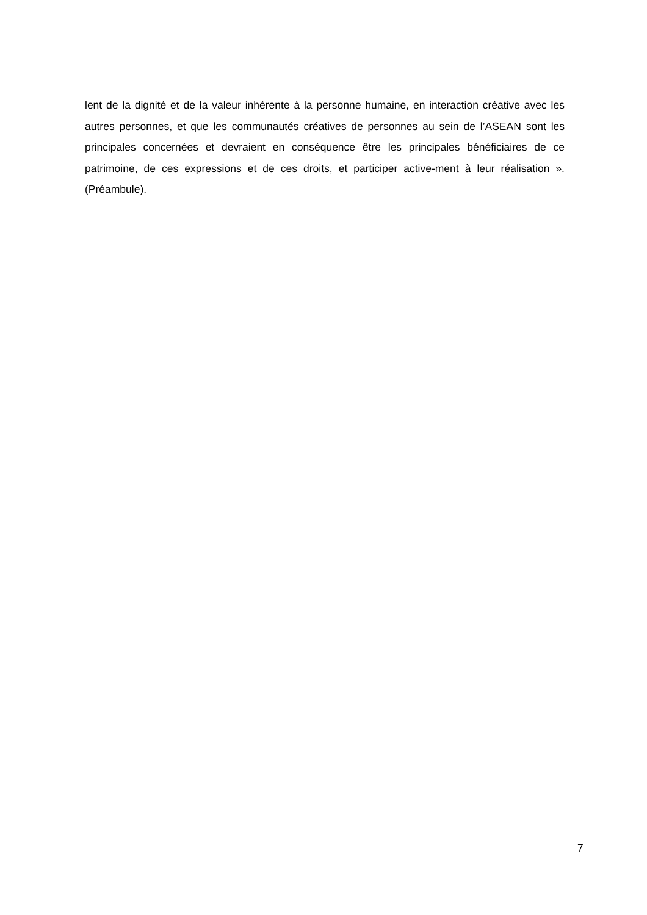lent de la dignité et de la valeur inhérente à la personne humaine, en interaction créative avec les autres personnes, et que les communautés créatives de personnes au sein de l’ASEAN sont les principales concernées et devraient en conséquence être les principales bénéficiaires de ce patrimoine, de ces expressions et de ces droits, et participer active-ment à leur réalisation ». (Préambule).
7